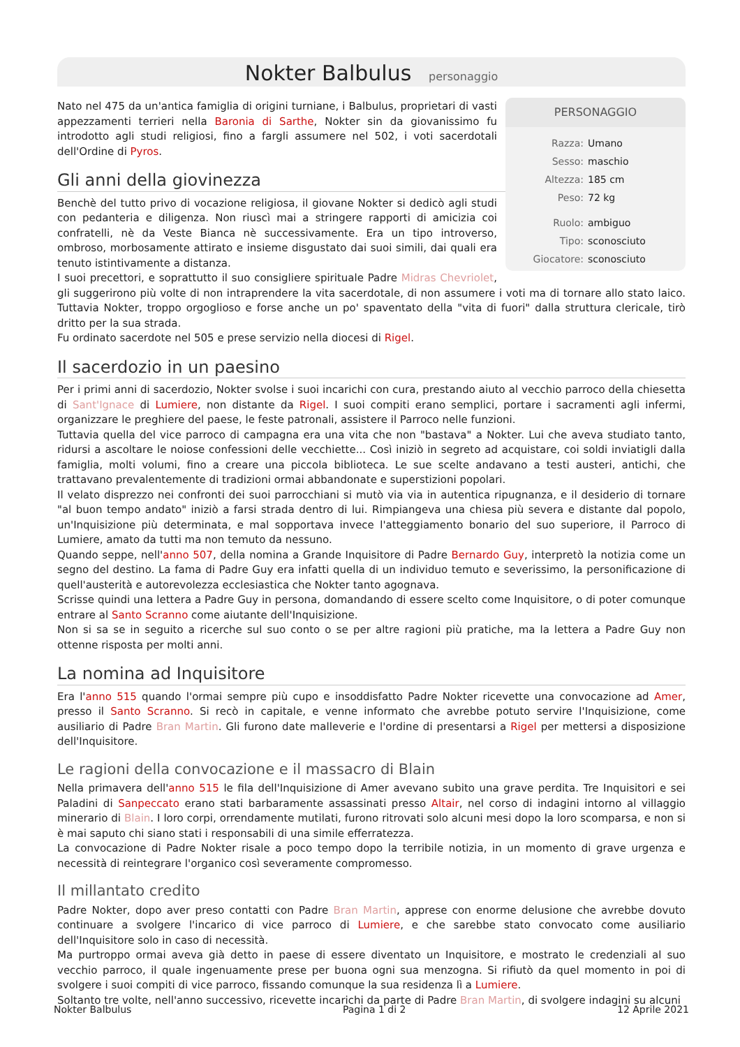Nokter Balbulus personaggio
PERSONAGGIO
Razza: Umano
Sesso: maschio
Altezza: 185 cm
Peso: 72 kg
Ruolo: ambiguo
Tipo: sconosciuto
Giocatore: sconosciuto
Nato nel 475 da un'antica famiglia di origini turniane, i Balbulus, proprietari di vasti appezzamenti terrieri nella Baronia di Sarthe, Nokter sin da giovanissimo fu introdotto agli studi religiosi, fino a fargli assumere nel 502, i voti sacerdotali dell'Ordine di Pyros.
Gli anni della giovinezza
Benchè del tutto privo di vocazione religiosa, il giovane Nokter si dedicò agli studi con pedanteria e diligenza. Non riuscì mai a stringere rapporti di amicizia coi confratelli, nè da Veste Bianca nè successivamente. Era un tipo introverso, ombroso, morbosamente attirato e insieme disgustato dai suoi simili, dai quali era tenuto istintivamente a distanza.
I suoi precettori, e soprattutto il suo consigliere spirituale Padre Midras Chevriolet, gli suggerirono più volte di non intraprendere la vita sacerdotale, di non assumere i voti ma di tornare allo stato laico. Tuttavia Nokter, troppo orgoglioso e forse anche un po' spaventato della "vita di fuori" dalla struttura clericale, tirò dritto per la sua strada.
Fu ordinato sacerdote nel 505 e prese servizio nella diocesi di Rigel.
Il sacerdozio in un paesino
Per i primi anni di sacerdozio, Nokter svolse i suoi incarichi con cura, prestando aiuto al vecchio parroco della chiesetta di Sant'Ignace di Lumiere, non distante da Rigel. I suoi compiti erano semplici, portare i sacramenti agli infermi, organizzare le preghiere del paese, le feste patronali, assistere il Parroco nelle funzioni.
Tuttavia quella del vice parroco di campagna era una vita che non "bastava" a Nokter. Lui che aveva studiato tanto, ridursi a ascoltare le noiose confessioni delle vecchiette... Così iniziò in segreto ad acquistare, coi soldi inviatigli dalla famiglia, molti volumi, fino a creare una piccola biblioteca. Le sue scelte andavano a testi austeri, antichi, che trattavano prevalentemente di tradizioni ormai abbandonate e superstizioni popolari.
Il velato disprezzo nei confronti dei suoi parrocchiani si mutò via via in autentica ripugnanza, e il desiderio di tornare "al buon tempo andato" iniziò a farsi strada dentro di lui. Rimpiangeva una chiesa più severa e distante dal popolo, un'Inquisizione più determinata, e mal sopportava invece l'atteggiamento bonario del suo superiore, il Parroco di Lumiere, amato da tutti ma non temuto da nessuno.
Quando seppe, nell'anno 507, della nomina a Grande Inquisitore di Padre Bernardo Guy, interpretò la notizia come un segno del destino. La fama di Padre Guy era infatti quella di un individuo temuto e severissimo, la personificazione di quell'austerità e autorevolezza ecclesiastica che Nokter tanto agognava.
Scrisse quindi una lettera a Padre Guy in persona, domandando di essere scelto come Inquisitore, o di poter comunque entrare al Santo Scranno come aiutante dell'Inquisizione.
Non si sa se in seguito a ricerche sul suo conto o se per altre ragioni più pratiche, ma la lettera a Padre Guy non ottenne risposta per molti anni.
La nomina ad Inquisitore
Era l'anno 515 quando l'ormai sempre più cupo e insoddisfatto Padre Nokter ricevette una convocazione ad Amer, presso il Santo Scranno. Si recò in capitale, e venne informato che avrebbe potuto servire l'Inquisizione, come ausiliario di Padre Bran Martin. Gli furono date malleverie e l'ordine di presentarsi a Rigel per mettersi a disposizione dell'Inquisitore.
Le ragioni della convocazione e il massacro di Blain
Nella primavera dell'anno 515 le fila dell'Inquisizione di Amer avevano subito una grave perdita. Tre Inquisitori e sei Paladini di Sanpeccato erano stati barbaramente assassinati presso Altair, nel corso di indagini intorno al villaggio minerario di Blain. I loro corpi, orrendamente mutilati, furono ritrovati solo alcuni mesi dopo la loro scomparsa, e non si è mai saputo chi siano stati i responsabili di una simile efferratezza.
La convocazione di Padre Nokter risale a poco tempo dopo la terribile notizia, in un momento di grave urgenza e necessità di reintegrare l'organico così severamente compromesso.
Il millantato credito
Padre Nokter, dopo aver preso contatti con Padre Bran Martin, apprese con enorme delusione che avrebbe dovuto continuare a svolgere l'incarico di vice parroco di Lumiere, e che sarebbe stato convocato come ausiliario dell'Inquisitore solo in caso di necessità.
Ma purtroppo ormai aveva già detto in paese di essere diventato un Inquisitore, e mostrato le credenziali al suo vecchio parroco, il quale ingenuamente prese per buona ogni sua menzogna. Si rifiutò da quel momento in poi di svolgere i suoi compiti di vice parroco, fissando comunque la sua residenza lì a Lumiere.
Soltanto tre volte, nell'anno successivo, ricevette incarichi da parte di Padre Bran Martin, di svolgere indagini su alcuni
Nokter Balbulus Pagina 1 di 2 12 Aprile 2021